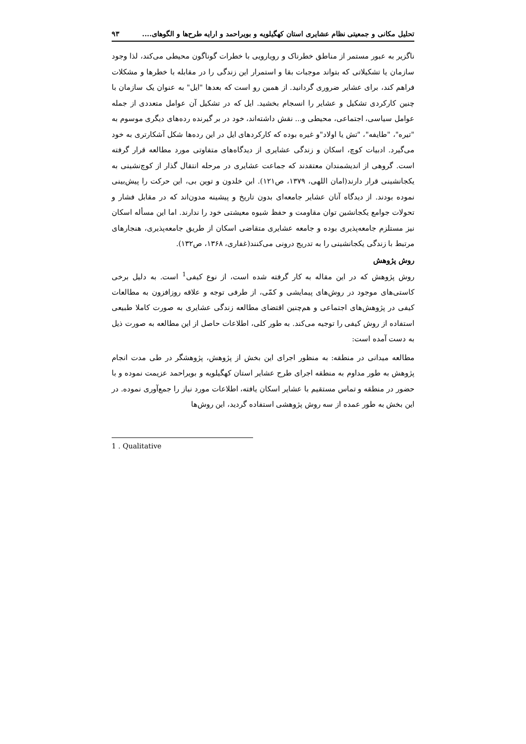تحلیل مکانی و جمعیتی نظام عشایری استان کهگیلویه و بویراحمد و ارایه طرح‌ها و الگوهای.... ۹۳
ناگزیر به عبور مستمر از مناطق خطرناک و رویارویی با خطرات گوناگون محیطی می‌کند، لذا وجود سازمان یا تشکیلاتی که بتواند موجبات بقا و استمرار این زندگی را در مقابله با خطرها و مشکلات فراهم کند، برای عشایر ضروری گردانید. از همین رو است که بعدها "ایل" به عنوان یک سازمان با چنین کارکردی تشکیل و عشایر را انسجام بخشید. ایل که در تشکیل آن عوامل متعددی از جمله عوامل سیاسی، اجتماعی، محیطی و... نقش داشته‌اند، خود در بر گیرنده رده‌های دیگری موسوم به "تیره"، "طایفه"، "تش یا اولاد"و غیره بوده که کارکردهای ایل در این رده‌ها شکل آشکارتری به خود می‌گیرد. ادبیات کوچ، اسکان و زندگی عشایری از دیدگاه‌های متفاوتی مورد مطالعه قرار گرفته است. گروهی از اندیشمندان معتقدند که جماعت عشایری در مرحله انتقال گذار از کوچ‌نشینی به یکجانشینی قرار دارند(امان اللهی، ۱۳۷۹، ص۱۲۱). ابن خلدون و توین بی، این حرکت را پیش‌بینی نموده بودند. از دیدگاه آنان عشایر جامعه‌ای بدون تاریخ و پیشینه مدون‌اند که در مقابل فشار و تحولات جوامع یکجانشین توان مقاومت و حفظ شیوه معیشتی خود را ندارند. اما این مسأله اسکان نیز مستلزم جامعه‌پذیری بوده و جامعه عشایری متقاضی اسکان از طریق جامعه‌پذیری، هنجارهای مرتبط با زندگی یکجانشینی را به تدریج درونی می‌کنند(غفاری، ۱۳۶۸، ص۱۳۲).
روش پژوهش
روش پژوهش که در این مقاله به کار گرفته شده است، از نوع کیفی<sup>1</sup> است. به دلیل برخی کاستی‌های موجود در روش‌های پیمایشی و کمّی، از طرفی توجه و علاقه روزافزون به مطالعات کیفی در پژوهش‌های اجتماعی و هم‌چنین اقتضای مطالعه زندگی عشایری به صورت کاملا طبیعی استفاده از روش کیفی را توجیه می‌کند. به طور کلی، اطلاعات حاصل از این مطالعه به صورت ذیل به دست آمده است:
مطالعه میدانی در منطقه: به منظور اجرای این بخش از پژوهش، پژوهشگر در طی مدت انجام پژوهش به طور مداوم به منطقه اجرای طرح عشایر استان کهگیلویه و بویراحمد عزیمت نموده و با حضور در منطقه و تماس مستقیم با عشایر اسکان یافته، اطلاعات مورد نیاز را جمع‌آوری نموده. در این بخش به طور عمده از سه روش پژوهشی استفاده گردید، این روش‌ها
1 . Qualitative